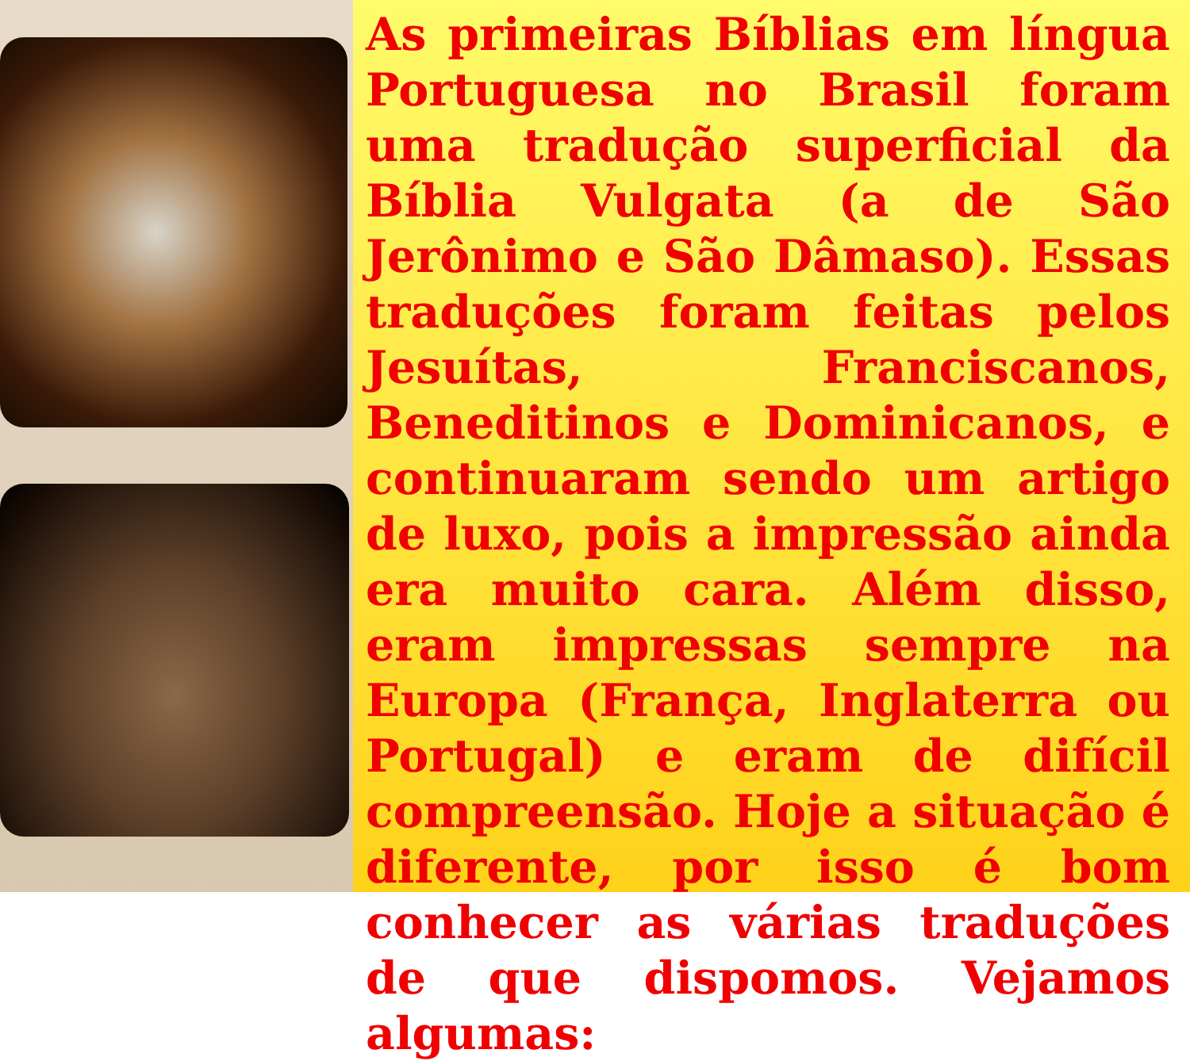As primeiras Bíblias em língua Portuguesa no Brasil foram uma tradução superficial da Bíblia Vulgata (a de São Jerônimo e São Dâmaso). Essas traduções foram feitas pelos Jesuítas, Franciscanos, Beneditinos e Dominicanos, e continuaram sendo um artigo de luxo, pois a impressão ainda era muito cara. Além disso, eram impressas sempre na Europa (França, Inglaterra ou Portugal) e eram de difícil compreensão. Hoje a situação é diferente, por isso é bom conhecer as várias traduções de que dispomos. Vejamos algumas: